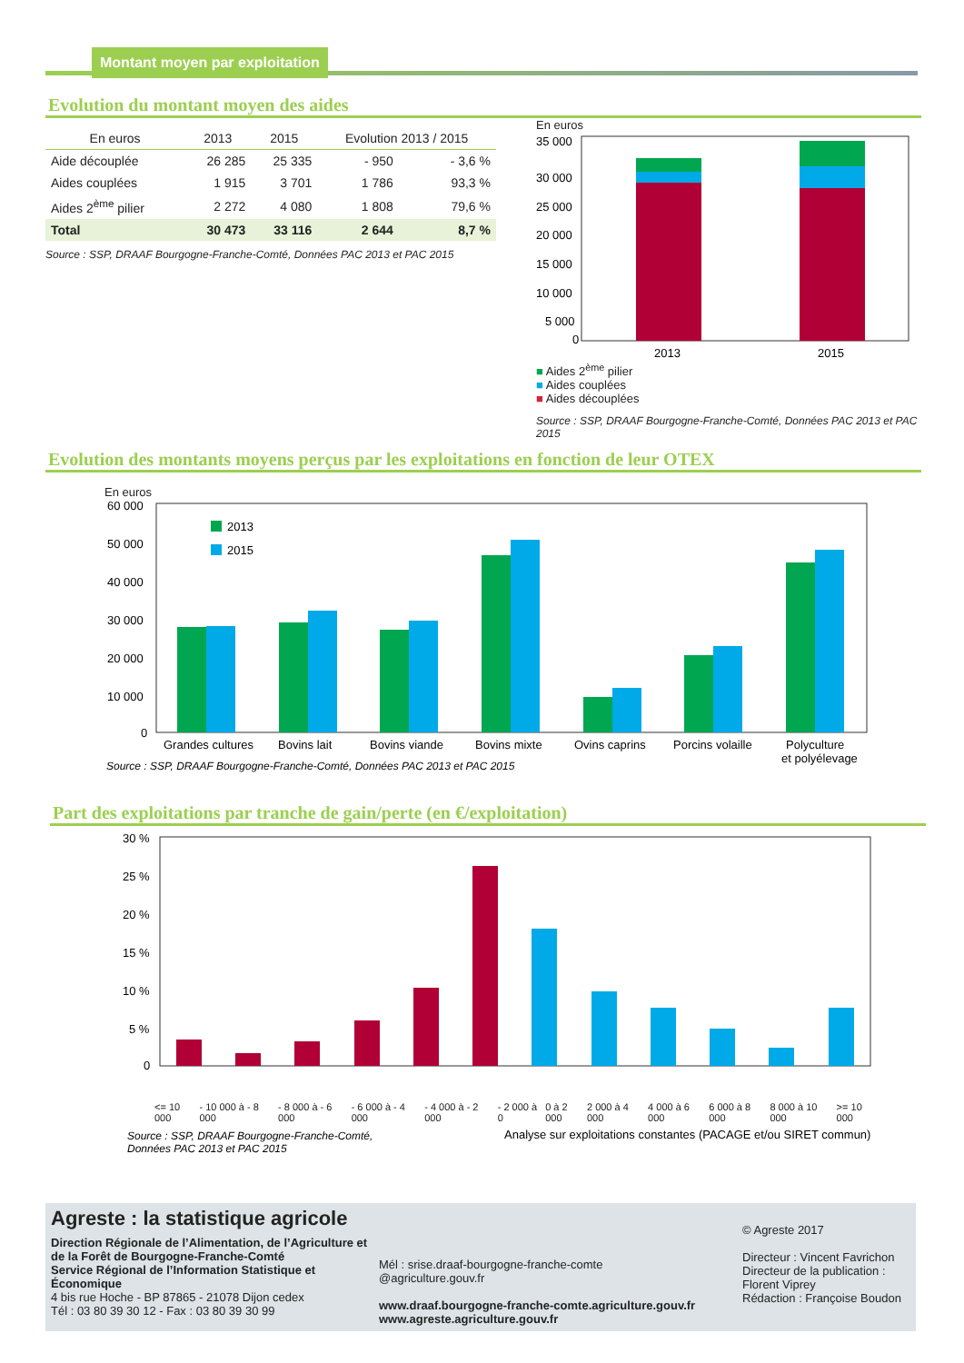Montant moyen par exploitation
Evolution du montant moyen des aides
| En euros | 2013 | 2015 | Evolution 2013 / 2015 | |
| --- | --- | --- | --- | --- |
| Aide découplée | 26 285 | 25 335 | - 950 | - 3,6 % |
| Aides couplées | 1 915 | 3 701 | 1 786 | 93,3 % |
| Aides 2<sup>ème</sup> pilier | 2 272 | 4 080 | 1 808 | 79,6 % |
| Total | 30 473 | 33 116 | 2 644 | 8,7 % |
Source : SSP, DRAAF Bourgogne-Franche-Comté, Données PAC 2013 et PAC 2015
En euros
35 000
30 000
25 000
20 000
15 000
10 000
5 000
0
2013
2015
■ Aides 2<sup>ème</sup> pilier
■ Aides couplées
■ Aides découplées
Source : SSP, DRAAF Bourgogne-Franche-Comté, Données PAC 2013 et PAC 2015
Evolution des montants moyens perçus par les exploitations en fonction de leur OTEX
En euros
60 000
50 000
40 000
30 000
20 000
10 000
0
2013
2015
Grandes cultures
Bovins lait
Bovins viande
Bovins mixte
Ovins caprins
Porcins volaille
Polyculture
et polyélevage
Source : SSP, DRAAF Bourgogne-Franche-Comté, Données PAC 2013 et PAC 2015
Part des exploitations par tranche de gain/perte (en €/exploitation)
30 %
25 %
20 %
15 %
10 %
5 %
0
Source : SSP, DRAAF Bourgogne-Franche-Comté,
Données PAC 2013 et PAC 2015
Analyse sur exploitations constantes (PACAGE et/ou SIRET commun)
<= 10 000 - 10 000 à - 8 000 - 8 000 à - 6 000 - 6 000 à - 4 000 - 4 000 à - 2 000 - 2 000 à 0 0 à 2 000 2 000 à 4 000 4 000 à 6 000 6 000 à 8 000 8 000 à 10 000 >= 10 000
Agreste : la statistique agricole
Direction Régionale de l’Alimentation, de l’Agriculture et de la Forêt de Bourgogne-Franche-Comté
Service Régional de l’Information Statistique et Économique
4 bis rue Hoche - BP 87865 - 21078 Dijon cedex
Tél : 03 80 39 30 12 - Fax : 03 80 39 30 99
Mél : srise.draaf-bourgogne-franche-comte
@agriculture.gouv.fr
www.draaf.bourgogne-franche-comte.agriculture.gouv.fr
www.agreste.agriculture.gouv.fr
© Agreste 2017
Directeur : Vincent Favrichon
Directeur de la publication :
Florent Viprey
Rédaction : Françoise Boudon